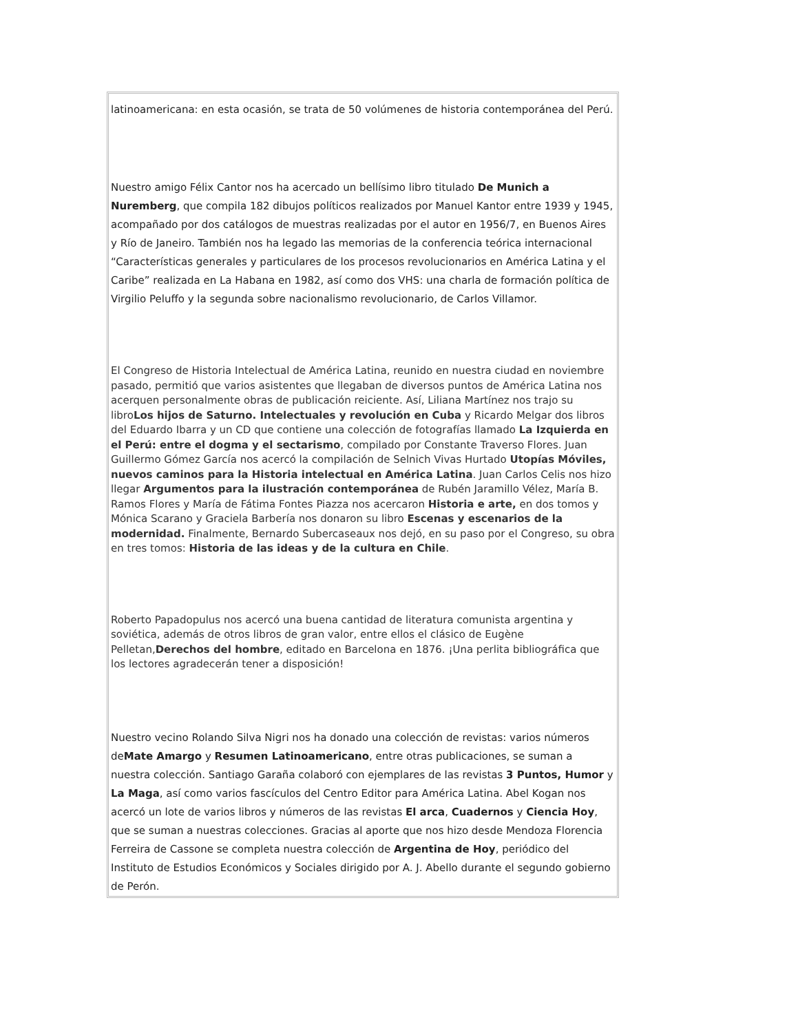latinoamericana: en esta ocasión, se trata de 50 volúmenes de historia contemporánea del Perú.
Nuestro amigo Félix Cantor nos ha acercado un bellísimo libro titulado De Munich a Nuremberg, que compila 182 dibujos políticos realizados por Manuel Kantor entre 1939 y 1945, acompañado por dos catálogos de muestras realizadas por el autor en 1956/7, en Buenos Aires y Río de Janeiro. También nos ha legado las memorias de la conferencia teórica internacional “Características generales y particulares de los procesos revolucionarios en América Latina y el Caribe” realizada en La Habana en 1982, así como dos VHS: una charla de formación política de Virgilio Peluffo y la segunda sobre nacionalismo revolucionario, de Carlos Villamor.
El Congreso de Historia Intelectual de América Latina, reunido en nuestra ciudad en noviembre pasado, permitió que varios asistentes que llegaban de diversos puntos de América Latina nos acerquen personalmente obras de publicación reiciente. Así, Liliana Martínez nos trajo su libroLos hijos de Saturno. Intelectuales y revolución en Cuba y Ricardo Melgar dos libros del Eduardo Ibarra y un CD que contiene una colección de fotografías llamado La Izquierda en el Perú: entre el dogma y el sectarismo, compilado por Constante Traverso Flores. Juan Guillermo Gómez García nos acercó la compilación de Selnich Vivas Hurtado Utopías Móviles, nuevos caminos para la Historia intelectual en América Latina. Juan Carlos Celis nos hizo llegar Argumentos para la ilustración contemporánea de Rubén Jaramillo Vélez, María B. Ramos Flores y María de Fátima Fontes Piazza nos acercaron Historia e arte, en dos tomos y Mónica Scarano y Graciela Barbería nos donaron su libro Escenas y escenarios de la modernidad. Finalmente, Bernardo Subercaseaux nos dejó, en su paso por el Congreso, su obra en tres tomos: Historia de las ideas y de la cultura en Chile.
Roberto Papadopulus nos acercó una buena cantidad de literatura comunista argentina y soviética, además de otros libros de gran valor, entre ellos el clásico de Eugène Pelletan,Derechos del hombre, editado en Barcelona en 1876. ¡Una perlita bibliográfica que los lectores agradecerán tener a disposición!
Nuestro vecino Rolando Silva Nigri nos ha donado una colección de revistas: varios números deMate Amargo y Resumen Latinoamericano, entre otras publicaciones, se suman a nuestra colección. Santiago Garaña colaboró con ejemplares de las revistas 3 Puntos, Humor y La Maga, así como varios fascículos del Centro Editor para América Latina. Abel Kogan nos acercó un lote de varios libros y números de las revistas El arca, Cuadernos y Ciencia Hoy, que se suman a nuestras colecciones. Gracias al aporte que nos hizo desde Mendoza Florencia Ferreira de Cassone se completa nuestra colección de Argentina de Hoy, periódico del Instituto de Estudios Económicos y Sociales dirigido por A. J. Abello durante el segundo gobierno de Perón.